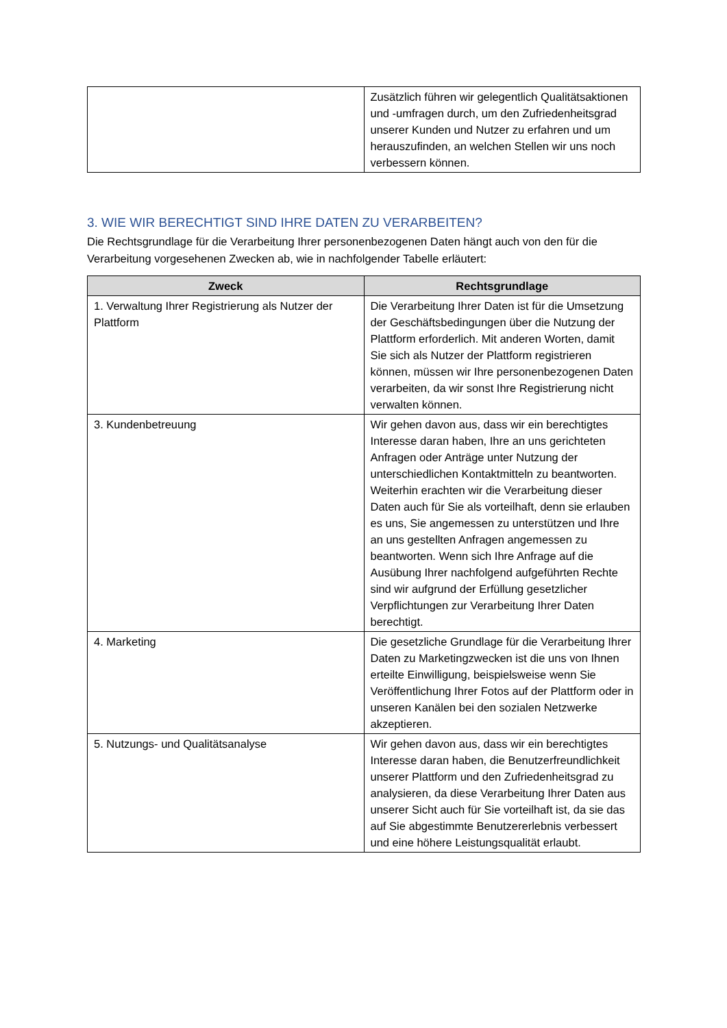| | Zusätzlich führen wir gelegentlich Qualitätsaktionen und -umfragen durch, um den Zufriedenheitsgrad unserer Kunden und Nutzer zu erfahren und um herauszufinden, an welchen Stellen wir uns noch verbessern können. |
3. WIE WIR BERECHTIGT SIND IHRE DATEN ZU VERARBEITEN?
Die Rechtsgrundlage für die Verarbeitung Ihrer personenbezogenen Daten hängt auch von den für die Verarbeitung vorgesehenen Zwecken ab, wie in nachfolgender Tabelle erläutert:
| Zweck | Rechtsgrundlage |
| --- | --- |
| 1. Verwaltung Ihrer Registrierung als Nutzer der Plattform | Die Verarbeitung Ihrer Daten ist für die Umsetzung der Geschäftsbedingungen über die Nutzung der Plattform erforderlich. Mit anderen Worten, damit Sie sich als Nutzer der Plattform registrieren können, müssen wir Ihre personenbezogenen Daten verarbeiten, da wir sonst Ihre Registrierung nicht verwalten können. |
| 3. Kundenbetreuung | Wir gehen davon aus, dass wir ein berechtigtes Interesse daran haben, Ihre an uns gerichteten Anfragen oder Anträge unter Nutzung der unterschiedlichen Kontaktmitteln zu beantworten. Weiterhin erachten wir die Verarbeitung dieser Daten auch für Sie als vorteilhaft, denn sie erlauben es uns, Sie angemessen zu unterstützen und Ihre an uns gestellten Anfragen angemessen zu beantworten. Wenn sich Ihre Anfrage auf die Ausübung Ihrer nachfolgend aufgeführten Rechte sind wir aufgrund der Erfüllung gesetzlicher Verpflichtungen zur Verarbeitung Ihrer Daten berechtigt. |
| 4. Marketing | Die gesetzliche Grundlage für die Verarbeitung Ihrer Daten zu Marketingzwecken ist die uns von Ihnen erteilte Einwilligung, beispielsweise wenn Sie Veröffentlichung Ihrer Fotos auf der Plattform oder in unseren Kanälen bei den sozialen Netzwerke akzeptieren. |
| 5. Nutzungs- und Qualitätsanalyse | Wir gehen davon aus, dass wir ein berechtigtes Interesse daran haben, die Benutzerfreundlichkeit unserer Plattform und den Zufriedenheitsgrad zu analysieren, da diese Verarbeitung Ihrer Daten aus unserer Sicht auch für Sie vorteilhaft ist, da sie das auf Sie abgestimmte Benutzererlebnis verbessert und eine höhere Leistungsqualität erlaubt. |